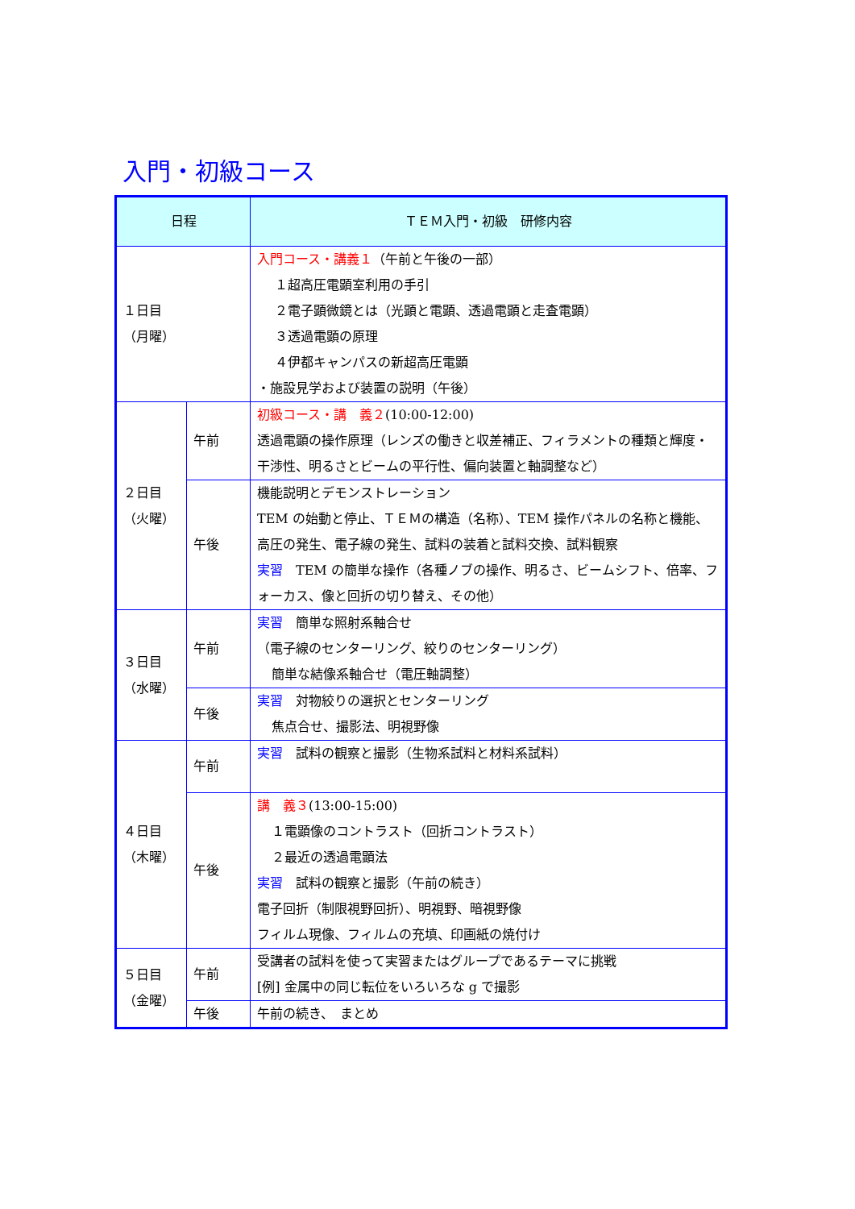入門・初級コース
| 日程 | | ＴＥＭ入門・初級 研修内容 |
| --- | --- | --- |
| １日目 （月曜） | | 入門コース・講義１ （午前と午後の一部） １超高圧電顕室利用の手引 ２電子顕微鏡とは（光顕と電顕、透過電顕と走査電顕） ３透過電顕の原理 ４伊都キャンパスの新超高圧電顕 ・施設見学および装置の説明（午後） |
| ２日目 （火曜） | 午前 | 初級コース・講 義２ (10:00-12:00) 透過電顕の操作原理（レンズの働きと収差補正、フィラメントの種類と輝度・干渉性、明るさとビームの平行性、偏向装置と軸調整など） |
| | 午後 | 機能説明とデモンストレーション TEM の始動と停止、ＴＥＭの構造（名称）、TEM 操作パネルの名称と機能、高圧の発生、電子線の発生、試料の装着と試料交換、試料観察 実習 TEM の簡単な操作（各種ノブの操作、明るさ、ビームシフト、倍率、フォーカス、像と回折の切り替え、その他） |
| ３日目 （水曜） | 午前 | 実習 簡単な照射系軸合せ （電子線のセンターリング、絞りのセンターリング） 簡単な結像系軸合せ（電圧軸調整） |
| | 午後 | 実習 対物絞りの選択とセンターリング 焦点合せ、撮影法、明視野像 |
| ４日目 （木曜） | 午前 | 実習 試料の観察と撮影（生物系試料と材料系試料） |
| | 午後 | 講 義３ (13:00-15:00) １電顕像のコントラスト（回折コントラスト） ２最近の透過電顕法 実習 試料の観察と撮影（午前の続き） 電子回折（制限視野回折）、明視野、暗視野像 フィルム現像、フィルムの充填、印画紙の焼付け |
| ５日目 （金曜） | 午前 | 受講者の試料を使って実習またはグループであるテーマに挑戦 [例] 金属中の同じ転位をいろいろな g で撮影 |
| | 午後 | 午前の続き、 まとめ |